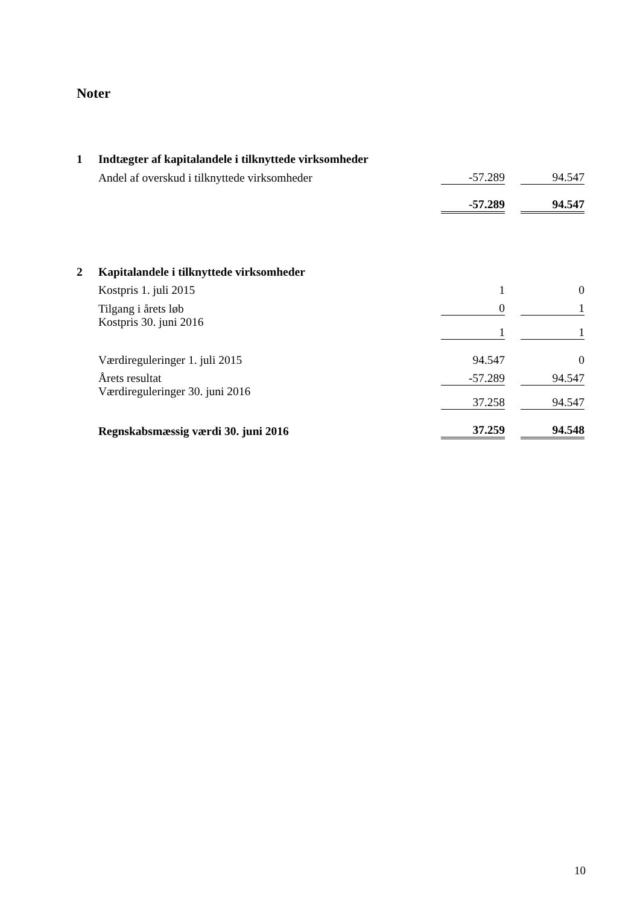Noter
| 1 | Indtægter af kapitalandele i tilknyttede virksomheder | | | |
| | Andel af overskud i tilknyttede virksomheder | -57.289 | | 94.547 |
| | | -57.289 | | 94.547 |
| 2 | Kapitalandele i tilknyttede virksomheder | | | |
| | Kostpris 1. juli 2015 | 1 | | 0 |
| | Tilgang i årets løb | 0 | | 1 |
| | Kostpris 30. juni 2016 | 1 | | 1 |
| | Værdireguleringer 1. juli 2015 | 94.547 | | 0 |
| | Årets resultat | -57.289 | | 94.547 |
| | Værdireguleringer 30. juni 2016 | 37.258 | | 94.547 |
| | Regnskabsmæssig værdi 30. juni 2016 | 37.259 | | 94.548 |
10